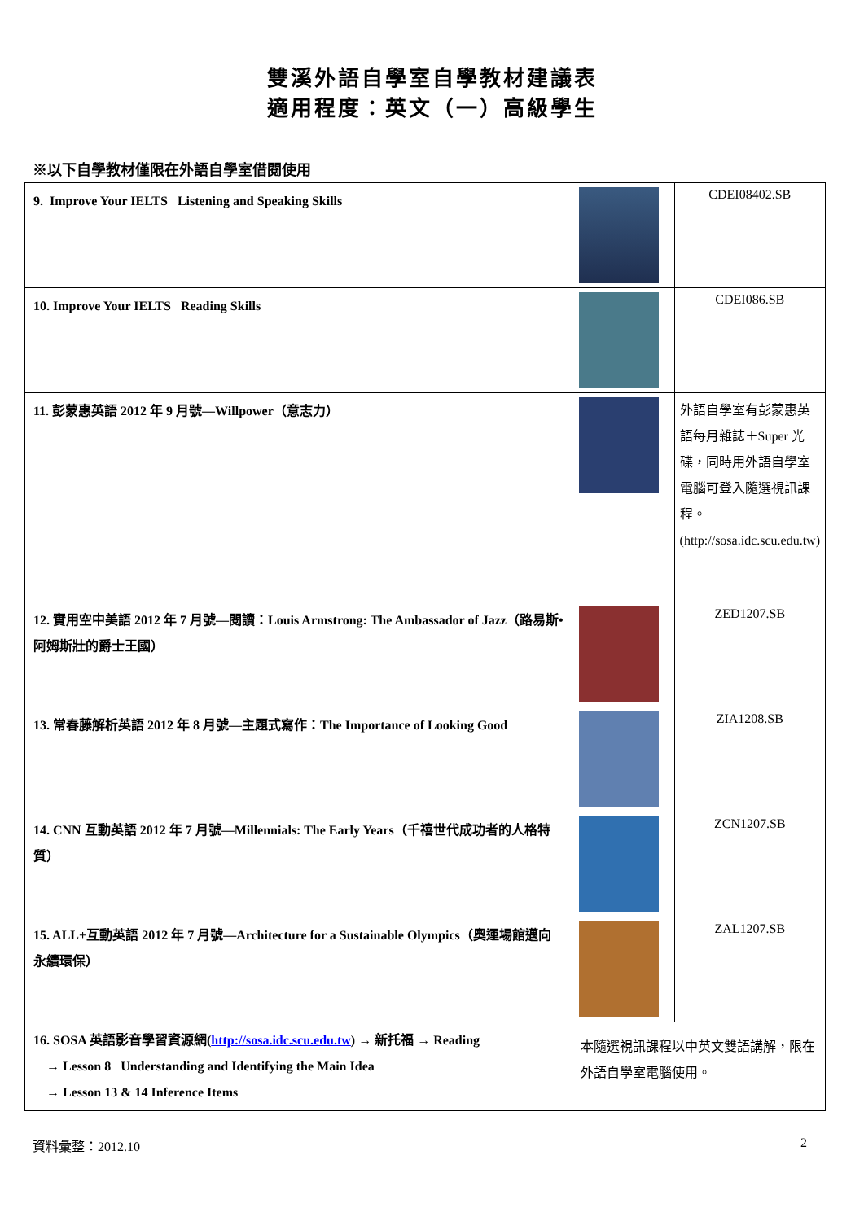雙溪外語自學室自學教材建議表
適用程度：英文（一）高級學生
※以下自學教材僅限在外語自學室借閱使用
| 9. Improve Your IELTS Listening and Speaking Skills | | CDEI08402.SB |
| 10. Improve Your IELTS Reading Skills | | CDEI086.SB |
| 11. 彭蒙惠英語 2012 年 9 月號—Willpower（意志力） | | 外語自學室有彭蒙惠英語每月雜誌＋Super 光碟，同時用外語自學室電腦可登入隨選視訊課程。(http://sosa.idc.scu.edu.tw) |
| 12. 實用空中美語 2012 年 7 月號—閱讀：Louis Armstrong: The Ambassador of Jazz（路易斯•阿姆斯壯的爵士王國） | | ZED1207.SB |
| 13. 常春藤解析英語 2012 年 8 月號—主題式寫作：The Importance of Looking Good | | ZIA1208.SB |
| 14. CNN 互動英語 2012 年 7 月號—Millennials: The Early Years（千禧世代成功者的人格特質） | | ZCN1207.SB |
| 15. ALL+互動英語 2012 年 7 月號—Architecture for a Sustainable Olympics（奧運場館邁向永續環保） | | ZAL1207.SB |
| 16. SOSA 英語影音學習資源網( http://sosa.idc.scu.edu.tw ) → 新托福 → Reading → Lesson 8 Understanding and Identifying the Main Idea → Lesson 13 & 14 Inference Items | 本隨選視訊課程以中英文雙語講解，限在外語自學室電腦使用。 | |
資料彙整：2012.10 2